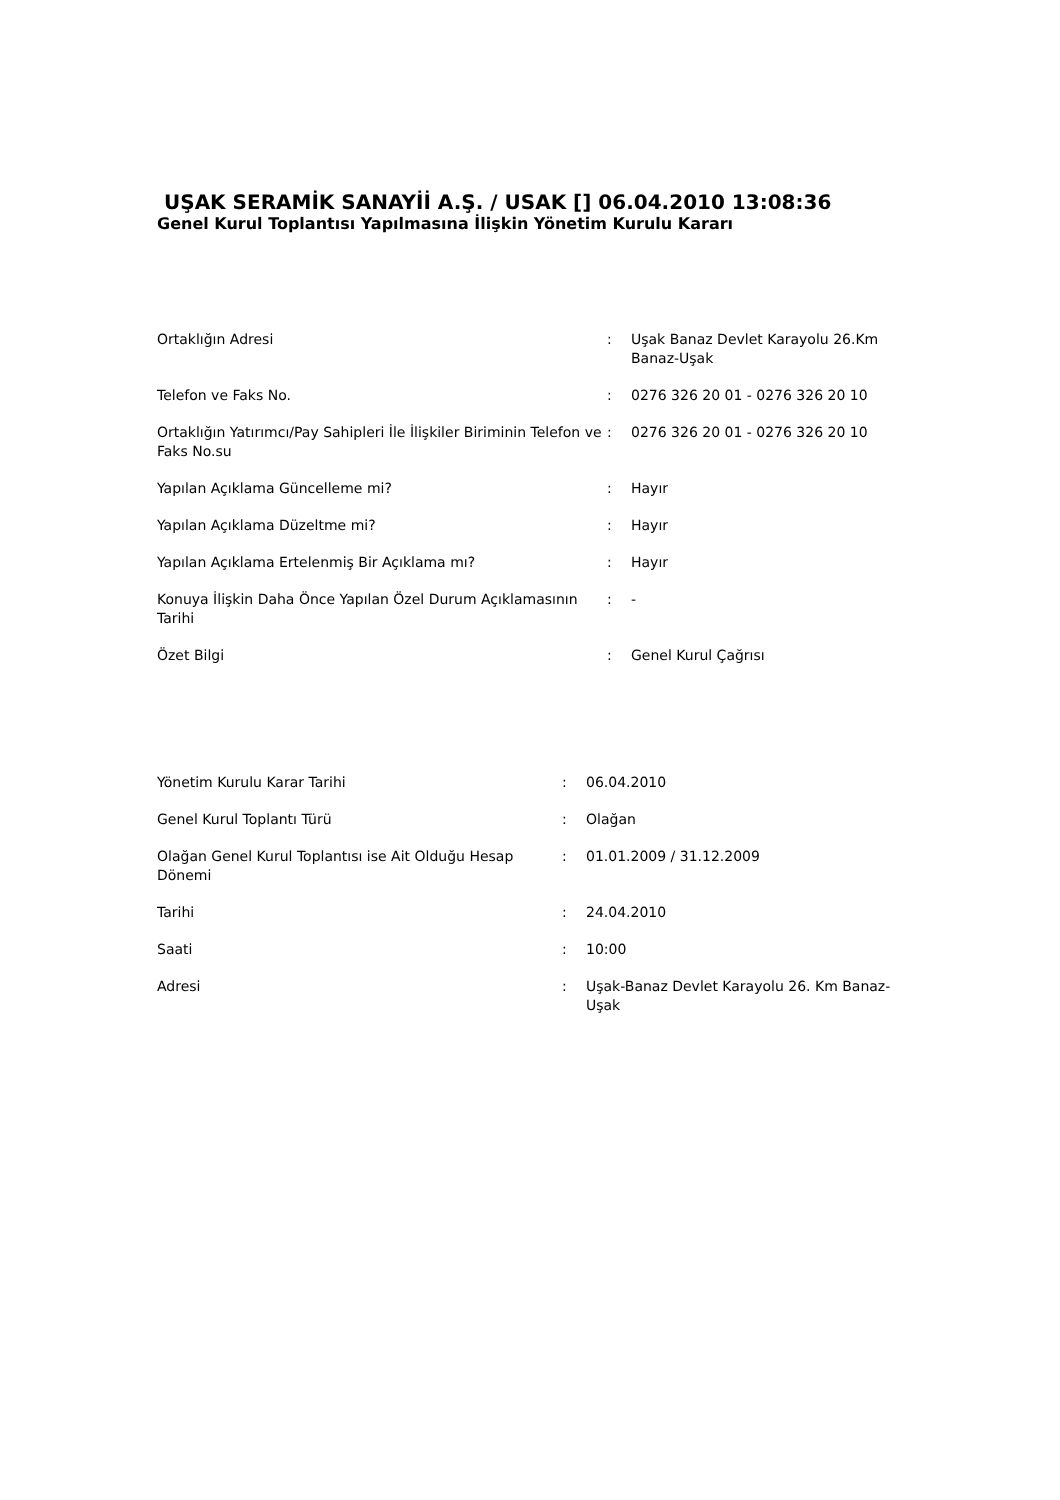UŞAK SERAMİK SANAYİİ A.Ş. / USAK [] 06.04.2010 13:08:36
Genel Kurul Toplantısı Yapılmasına İlişkin Yönetim Kurulu Kararı
| Ortaklığın Adresi | : | Uşak Banaz Devlet Karayolu 26.Km Banaz-Uşak |
| Telefon ve Faks No. | : | 0276 326 20 01 - 0276 326 20 10 |
| Ortaklığın Yatırımcı/Pay Sahipleri İle İlişkiler Biriminin Telefon ve Faks No.su | : | 0276 326 20 01 - 0276 326 20 10 |
| Yapılan Açıklama Güncelleme mi? | : | Hayır |
| Yapılan Açıklama Düzeltme mi? | : | Hayır |
| Yapılan Açıklama Ertelenmiş Bir Açıklama mı? | : | Hayır |
| Konuya İlişkin Daha Önce Yapılan Özel Durum Açıklamasının Tarihi | : | - |
| Özet Bilgi | : | Genel Kurul Çağrısı |
| Yönetim Kurulu Karar Tarihi | : | 06.04.2010 |
| Genel Kurul Toplantı Türü | : | Olağan |
| Olağan Genel Kurul Toplantısı ise Ait Olduğu Hesap Dönemi | : | 01.01.2009 / 31.12.2009 |
| Tarihi | : | 24.04.2010 |
| Saati | : | 10:00 |
| Adresi | : | Uşak-Banaz Devlet Karayolu 26. Km Banaz-Uşak |